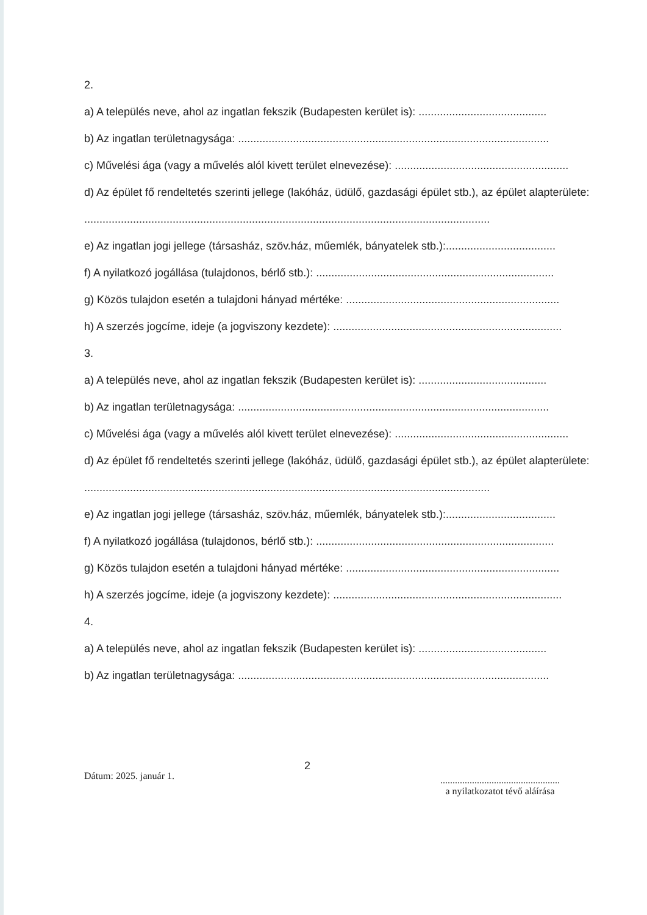2.
a) A település neve, ahol az ingatlan fekszik (Budapesten kerület is): ..........................................
b) Az ingatlan területnagysága: ......................................................................................................
c) Művelési ága (vagy a művelés alól kivett terület elnevezése): .........................................................
d) Az épület fő rendeltetés szerinti jellege (lakóház, üdülő, gazdasági épület stb.), az épület alapterülete:
.....................................................................................................................................
e) Az ingatlan jogi jellege (társasház, szöv.ház, műemlék, bányatelek stb.):....................................
f) A nyilatkozó jogállása (tulajdonos, bérlő stb.): ..............................................................................
g) Közös tulajdon esetén a tulajdoni hányad mértéke: ......................................................................
h) A szerzés jogcíme, ideje (a jogviszony kezdete): ...........................................................................
3.
a) A település neve, ahol az ingatlan fekszik (Budapesten kerület is): ..........................................
b) Az ingatlan területnagysága: ......................................................................................................
c) Művelési ága (vagy a művelés alól kivett terület elnevezése): .........................................................
d) Az épület fő rendeltetés szerinti jellege (lakóház, üdülő, gazdasági épület stb.), az épület alapterülete:
.....................................................................................................................................
e) Az ingatlan jogi jellege (társasház, szöv.ház, műemlék, bányatelek stb.):....................................
f) A nyilatkozó jogállása (tulajdonos, bérlő stb.): ..............................................................................
g) Közös tulajdon esetén a tulajdoni hányad mértéke: ......................................................................
h) A szerzés jogcíme, ideje (a jogviszony kezdete): ...........................................................................
4.
a) A település neve, ahol az ingatlan fekszik (Budapesten kerület is): ..........................................
b) Az ingatlan területnagysága: ......................................................................................................
Dátum: 2025. január 1.
2
.................................................
a nyilatkozatot tévő aláírása